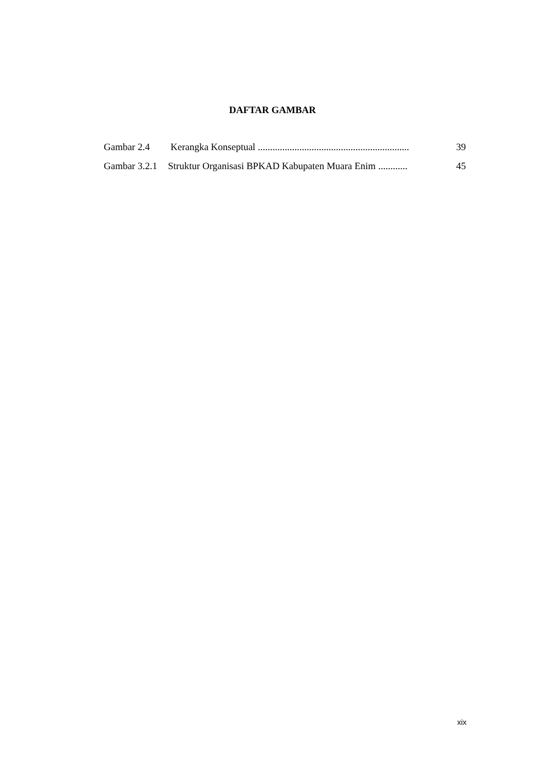DAFTAR GAMBAR
Gambar 2.4 Kerangka Konseptual .............................................................. 39
Gambar 3.2.1 Struktur Organisasi BPKAD Kabupaten Muara Enim ............ 45
xix